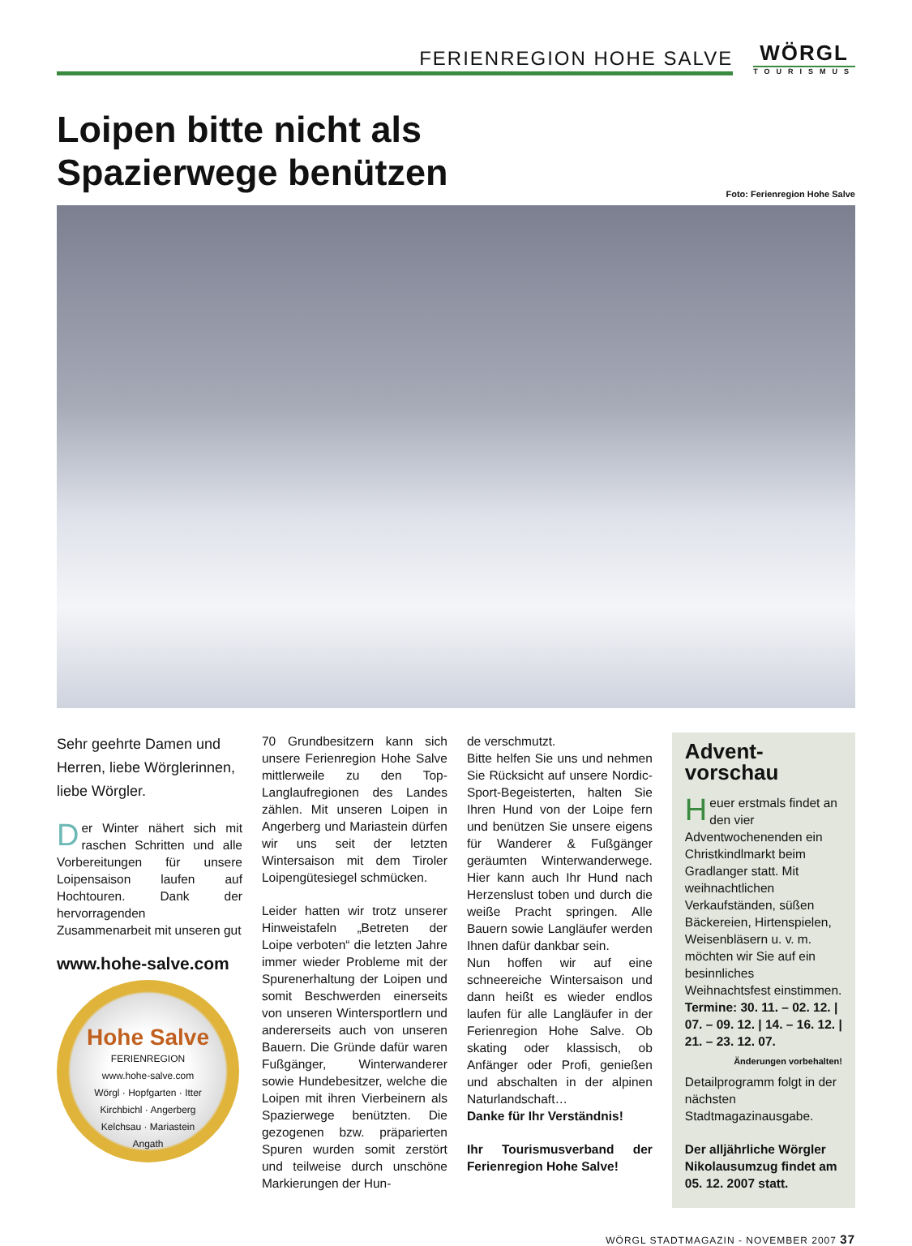FERIENREGION HOHE SALVE
WÖRGL
TOURISMUS
Loipen bitte nicht als
Spazierwege benützen
Foto: Ferienregion Hohe Salve
Sehr geehrte Damen und Herren, liebe Wörglerinnen, liebe Wörgler.
Der Winter nähert sich mit raschen Schritten und alle Vorbereitungen für unsere Loipensaison laufen auf Hochtouren. Dank der hervorragenden Zusammenarbeit mit unseren gut
www.hohe-salve.com
Hohe Salve
FERIENREGION
www.hohe-salve.com
Wörgl · Hopfgarten · Itter
Kirchbichl · Angerberg
Kelchsau · Mariastein
Angath
70 Grundbesitzern kann sich unsere Ferienregion Hohe Salve mittlerweile zu den Top-Langlaufregionen des Landes zählen. Mit unseren Loipen in Angerberg und Mariastein dürfen wir uns seit der letzten Wintersaison mit dem Tiroler Loipengütesiegel schmücken.
Leider hatten wir trotz unserer Hinweistafeln „Betreten der Loipe verboten“ die letzten Jahre immer wieder Probleme mit der Spurenerhaltung der Loipen und somit Beschwerden einerseits von unseren Wintersportlern und andererseits auch von unseren Bauern. Die Gründe dafür waren Fußgänger, Winterwanderer sowie Hundebesitzer, welche die Loipen mit ihren Vierbeinern als Spazierwege benützten. Die gezogenen bzw. präparierten Spuren wurden somit zerstört und teilweise durch unschöne Markierungen der Hun-
de verschmutzt.
Bitte helfen Sie uns und nehmen Sie Rücksicht auf unsere Nordic-Sport-Begeisterten, halten Sie Ihren Hund von der Loipe fern und benützen Sie unsere eigens für Wanderer & Fußgänger geräumten Winterwanderwege. Hier kann auch Ihr Hund nach Herzenslust toben und durch die weiße Pracht springen. Alle Bauern sowie Langläufer werden Ihnen dafür dankbar sein.
Nun hoffen wir auf eine schneereiche Wintersaison und dann heißt es wieder endlos laufen für alle Langläufer in der Ferienregion Hohe Salve. Ob skating oder klassisch, ob Anfänger oder Profi, genießen und abschalten in der alpinen Naturlandschaft…
Danke für Ihr Verständnis!
Ihr Tourismusverband der Ferienregion Hohe Salve!
Advent-
vorschau
Heuer erstmals findet an den vier Adventwochenenden ein Christkindlmarkt beim Gradlanger statt. Mit weihnachtlichen Verkaufständen, süßen Bäckereien, Hirtenspielen, Weisenbläsern u. v. m. möchten wir Sie auf ein besinnliches Weihnachtsfest einstimmen.
Termine: 30. 11. – 02. 12. | 07. – 09. 12. | 14. – 16. 12. | 21. – 23. 12. 07.
Änderungen vorbehalten!
Detailprogramm folgt in der nächsten Stadtmagazinausgabe.
Der alljährliche Wörgler Nikolausumzug findet am 05. 12. 2007 statt.
WÖRGL STADTMAGAZIN - NOVEMBER 2007 37